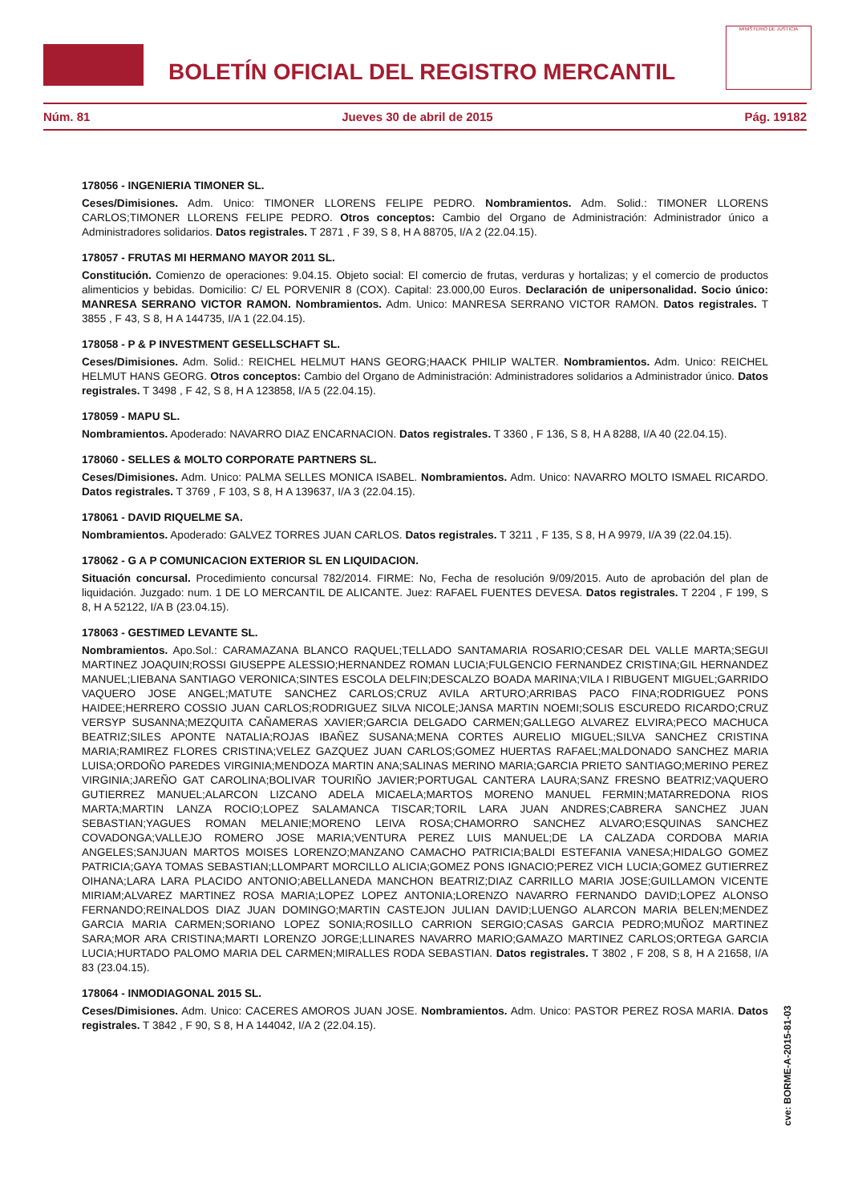BOLETÍN OFICIAL DEL REGISTRO MERCANTIL
MINISTERIO DE JUSTICIA
Núm. 81 Jueves 30 de abril de 2015 Pág. 19182
178056 - INGENIERIA TIMONER SL.
Ceses/Dimisiones. Adm. Unico: TIMONER LLORENS FELIPE PEDRO. Nombramientos. Adm. Solid.: TIMONER LLORENS CARLOS;TIMONER LLORENS FELIPE PEDRO. Otros conceptos: Cambio del Organo de Administración: Administrador único a Administradores solidarios. Datos registrales. T 2871 , F 39, S 8, H A 88705, I/A 2 (22.04.15).
178057 - FRUTAS MI HERMANO MAYOR 2011 SL.
Constitución. Comienzo de operaciones: 9.04.15. Objeto social: El comercio de frutas, verduras y hortalizas; y el comercio de productos alimenticios y bebidas. Domicilio: C/ EL PORVENIR 8 (COX). Capital: 23.000,00 Euros. Declaración de unipersonalidad. Socio único: MANRESA SERRANO VICTOR RAMON. Nombramientos. Adm. Unico: MANRESA SERRANO VICTOR RAMON. Datos registrales. T 3855 , F 43, S 8, H A 144735, I/A 1 (22.04.15).
178058 - P & P INVESTMENT GESELLSCHAFT SL.
Ceses/Dimisiones. Adm. Solid.: REICHEL HELMUT HANS GEORG;HAACK PHILIP WALTER. Nombramientos. Adm. Unico: REICHEL HELMUT HANS GEORG. Otros conceptos: Cambio del Organo de Administración: Administradores solidarios a Administrador único. Datos registrales. T 3498 , F 42, S 8, H A 123858, I/A 5 (22.04.15).
178059 - MAPU SL.
Nombramientos. Apoderado: NAVARRO DIAZ ENCARNACION. Datos registrales. T 3360 , F 136, S 8, H A 8288, I/A 40 (22.04.15).
178060 - SELLES & MOLTO CORPORATE PARTNERS SL.
Ceses/Dimisiones. Adm. Unico: PALMA SELLES MONICA ISABEL. Nombramientos. Adm. Unico: NAVARRO MOLTO ISMAEL RICARDO. Datos registrales. T 3769 , F 103, S 8, H A 139637, I/A 3 (22.04.15).
178061 - DAVID RIQUELME SA.
Nombramientos. Apoderado: GALVEZ TORRES JUAN CARLOS. Datos registrales. T 3211 , F 135, S 8, H A 9979, I/A 39 (22.04.15).
178062 - G A P COMUNICACION EXTERIOR SL EN LIQUIDACION.
Situación concursal. Procedimiento concursal 782/2014. FIRME: No, Fecha de resolución 9/09/2015. Auto de aprobación del plan de liquidación. Juzgado: num. 1 DE LO MERCANTIL DE ALICANTE. Juez: RAFAEL FUENTES DEVESA. Datos registrales. T 2204 , F 199, S 8, H A 52122, I/A B (23.04.15).
178063 - GESTIMED LEVANTE SL.
Nombramientos. Apo.Sol.: CARAMAZANA BLANCO RAQUEL;TELLADO SANTAMARIA ROSARIO;CESAR DEL VALLE MARTA;SEGUI MARTINEZ JOAQUIN;ROSSI GIUSEPPE ALESSIO;HERNANDEZ ROMAN LUCIA;FULGENCIO FERNANDEZ CRISTINA;GIL HERNANDEZ MANUEL;LIEBANA SANTIAGO VERONICA;SINTES ESCOLA DELFIN;DESCALZO BOADA MARINA;VILA I RIBUGENT MIGUEL;GARRIDO VAQUERO JOSE ANGEL;MATUTE SANCHEZ CARLOS;CRUZ AVILA ARTURO;ARRIBAS PACO FINA;RODRIGUEZ PONS HAIDEE;HERRERO COSSIO JUAN CARLOS;RODRIGUEZ SILVA NICOLE;JANSA MARTIN NOEMI;SOLIS ESCUREDO RICARDO;CRUZ VERSYP SUSANNA;MEZQUITA CAÑAMERAS XAVIER;GARCIA DELGADO CARMEN;GALLEGO ALVAREZ ELVIRA;PECO MACHUCA BEATRIZ;SILES APONTE NATALIA;ROJAS IBAÑEZ SUSANA;MENA CORTES AURELIO MIGUEL;SILVA SANCHEZ CRISTINA MARIA;RAMIREZ FLORES CRISTINA;VELEZ GAZQUEZ JUAN CARLOS;GOMEZ HUERTAS RAFAEL;MALDONADO SANCHEZ MARIA LUISA;ORDOÑO PAREDES VIRGINIA;MENDOZA MARTIN ANA;SALINAS MERINO MARIA;GARCIA PRIETO SANTIAGO;MERINO PEREZ VIRGINIA;JAREÑO GAT CAROLINA;BOLIVAR TOURIÑO JAVIER;PORTUGAL CANTERA LAURA;SANZ FRESNO BEATRIZ;VAQUERO GUTIERREZ MANUEL;ALARCON LIZCANO ADELA MICAELA;MARTOS MORENO MANUEL FERMIN;MATARREDONA RIOS MARTA;MARTIN LANZA ROCIO;LOPEZ SALAMANCA TISCAR;TORIL LARA JUAN ANDRES;CABRERA SANCHEZ JUAN SEBASTIAN;YAGUES ROMAN MELANIE;MORENO LEIVA ROSA;CHAMORRO SANCHEZ ALVARO;ESQUINAS SANCHEZ COVADONGA;VALLEJO ROMERO JOSE MARIA;VENTURA PEREZ LUIS MANUEL;DE LA CALZADA CORDOBA MARIA ANGELES;SANJUAN MARTOS MOISES LORENZO;MANZANO CAMACHO PATRICIA;BALDI ESTEFANIA VANESA;HIDALGO GOMEZ PATRICIA;GAYA TOMAS SEBASTIAN;LLOMPART MORCILLO ALICIA;GOMEZ PONS IGNACIO;PEREZ VICH LUCIA;GOMEZ GUTIERREZ OIHANA;LARA LARA PLACIDO ANTONIO;ABELLANEDA MANCHON BEATRIZ;DIAZ CARRILLO MARIA JOSE;GUILLAMON VICENTE MIRIAM;ALVAREZ MARTINEZ ROSA MARIA;LOPEZ LOPEZ ANTONIA;LORENZO NAVARRO FERNANDO DAVID;LOPEZ ALONSO FERNANDO;REINALDOS DIAZ JUAN DOMINGO;MARTIN CASTEJON JULIAN DAVID;LUENGO ALARCON MARIA BELEN;MENDEZ GARCIA MARIA CARMEN;SORIANO LOPEZ SONIA;ROSILLO CARRION SERGIO;CASAS GARCIA PEDRO;MUÑOZ MARTINEZ SARA;MOR ARA CRISTINA;MARTI LORENZO JORGE;LLINARES NAVARRO MARIO;GAMAZO MARTINEZ CARLOS;ORTEGA GARCIA LUCIA;HURTADO PALOMO MARIA DEL CARMEN;MIRALLES RODA SEBASTIAN. Datos registrales. T 3802 , F 208, S 8, H A 21658, I/A 83 (23.04.15).
178064 - INMODIAGONAL 2015 SL.
Ceses/Dimisiones. Adm. Unico: CACERES AMOROS JUAN JOSE. Nombramientos. Adm. Unico: PASTOR PEREZ ROSA MARIA. Datos registrales. T 3842 , F 90, S 8, H A 144042, I/A 2 (22.04.15).
cve: BORME-A-2015-81-03